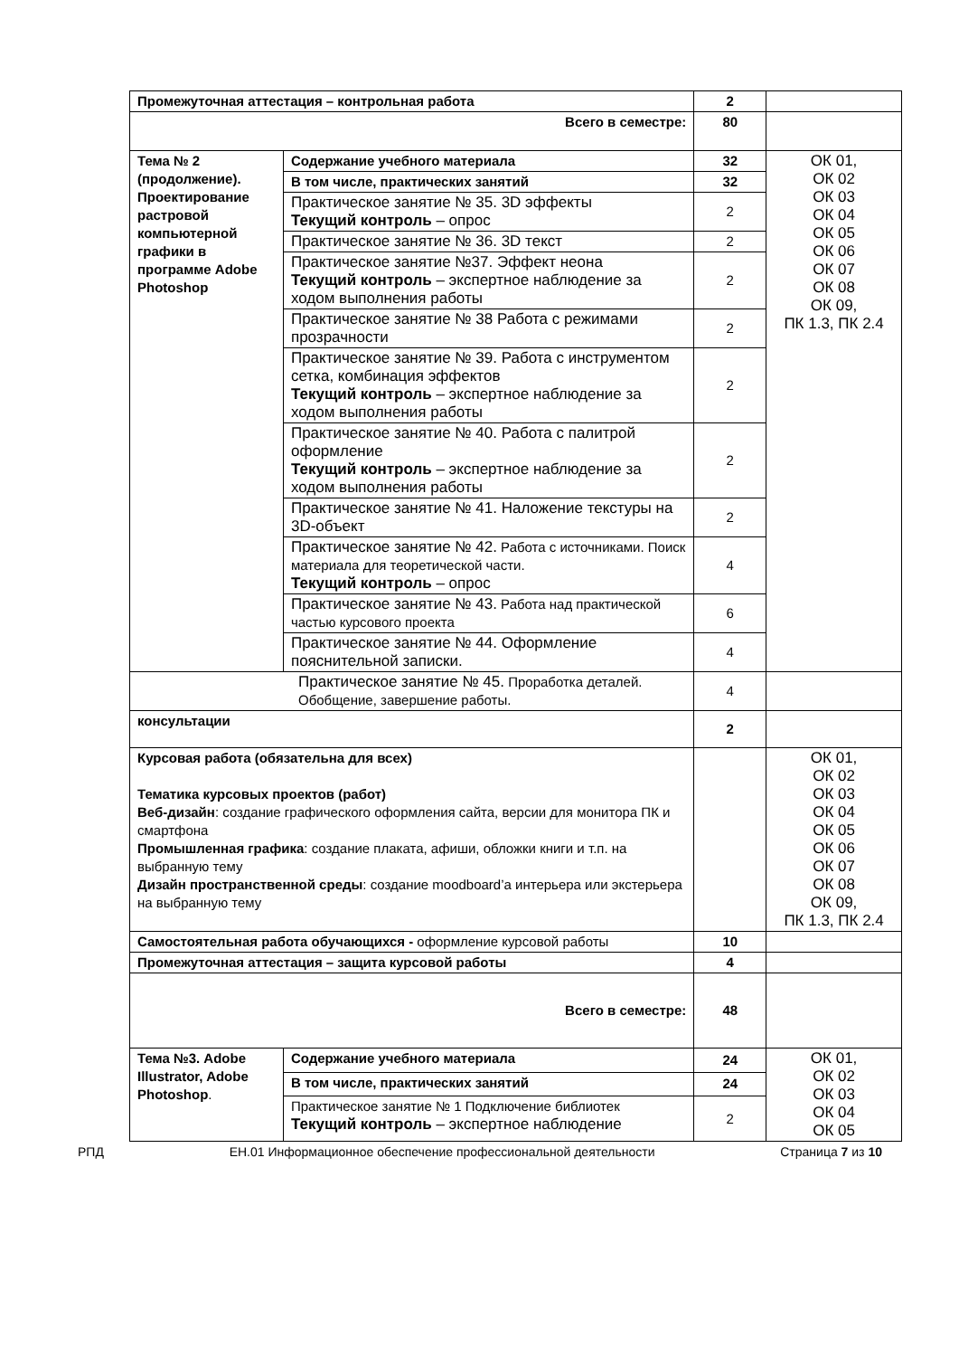| Промежуточная аттестация – контрольная работа | | 2 | |
| Всего в семестре: | | 80 | |
| Тема № 2 (продолжение). Проектирование растровой компьютерной графики в программе Adobe Photoshop | Содержание учебного материала | 32 | ОК 01, ОК 02 ОК 03 ОК 04 ОК 05 ОК 06 ОК 07 ОК 08 ОК 09, ПК 1.3, ПК 2.4 |
| | В том числе, практических занятий | 32 | |
| | Практическое занятие № 35. 3D эффекты Текущий контроль – опрос | 2 | |
| | Практическое занятие № 36. 3D текст | 2 | |
| | Практическое занятие №37. Эффект неона Текущий контроль – экспертное наблюдение за ходом выполнения работы | 2 | |
| | Практическое занятие № 38 Работа с режимами прозрачности | 2 | |
| | Практическое занятие № 39. Работа с инструментом сетка, комбинация эффектов Текущий контроль – экспертное наблюдение за ходом выполнения работы | 2 | |
| | Практическое занятие № 40. Работа с палитрой оформление Текущий контроль – экспертное наблюдение за ходом выполнения работы | 2 | |
| | Практическое занятие № 41. Наложение текстуры на 3D-объект | 2 | |
| | Практическое занятие № 42. Работа с источниками. Поиск материала для теоретической части. Текущий контроль – опрос | 4 | |
| | Практическое занятие № 43. Работа над практической частью курсового проекта | 6 | |
| | Практическое занятие № 44. Оформление пояснительной записки. | 4 | |
| Практическое занятие № 45. Проработка деталей. Обобщение, завершение работы. | | 4 | |
| консультации | | 2 | |
| Курсовая работа (обязательна для всех) Тематика курсовых проектов (работ) Веб-дизайн : создание графического оформления сайта, версии для монитора ПК и смартфона Промышленная графика : создание плаката, афиши, обложки книги и т.п. на выбранную тему Дизайн пространственной среды : создание moodboard’а интерьера или экстерьера на выбранную тему | | | ОК 01, ОК 02 ОК 03 ОК 04 ОК 05 ОК 06 ОК 07 ОК 08 ОК 09, ПК 1.3, ПК 2.4 |
| Самостоятельная работа обучающихся - оформление курсовой работы | | 10 | |
| Промежуточная аттестация – защита курсовой работы | | 4 | |
| Всего в семестре: | | 48 | |
| Тема №3. Adobe Illustrator, Adobe Photoshop . | Содержание учебного материала | 24 | ОК 01, ОК 02 ОК 03 ОК 04 ОК 05 |
| | В том числе, практических занятий | 24 | |
| | Практическое занятие № 1 Подключение библиотек Текущий контроль – экспертное наблюдение | 2 | |
РПД ЕН.01 Информационное обеспечение профессиональной деятельности Страница 7 из 10